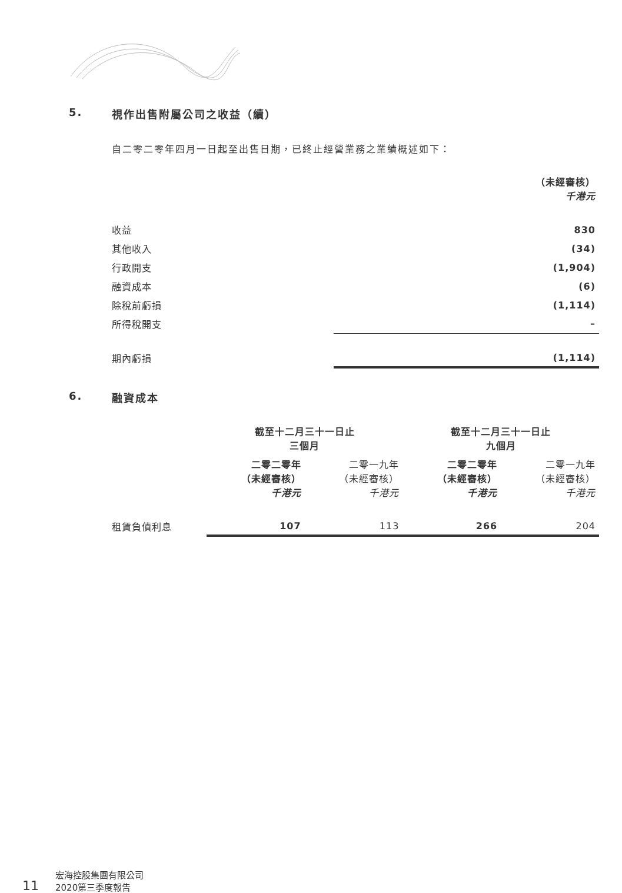5. 視作出售附屬公司之收益（續）
自二零二零年四月一日起至出售日期，已終止經營業務之業績概述如下：
| | （未經審核） 千港元 |
| 收益 | 830 |
| 其他收入 | (34) |
| 行政開支 | (1,904) |
| 融資成本 | (6) |
| 除稅前虧損 | (1,114) |
| 所得稅開支 | – |
| 期內虧損 | (1,114) |
6. 融資成本
| | 截至十二月三十一日止 三個月 | | 截至十二月三十一日止 九個月 | |
| --- | --- | --- | --- | --- |
| | 二零二零年 （未經審核） 千港元 | 二零一九年 （未經審核） 千港元 | 二零二零年 （未經審核） 千港元 | 二零一九年 （未經審核） 千港元 |
| 租賃負債利息 | 107 | 113 | 266 | 204 |
11 宏海控股集團有限公司
2020第三季度報告